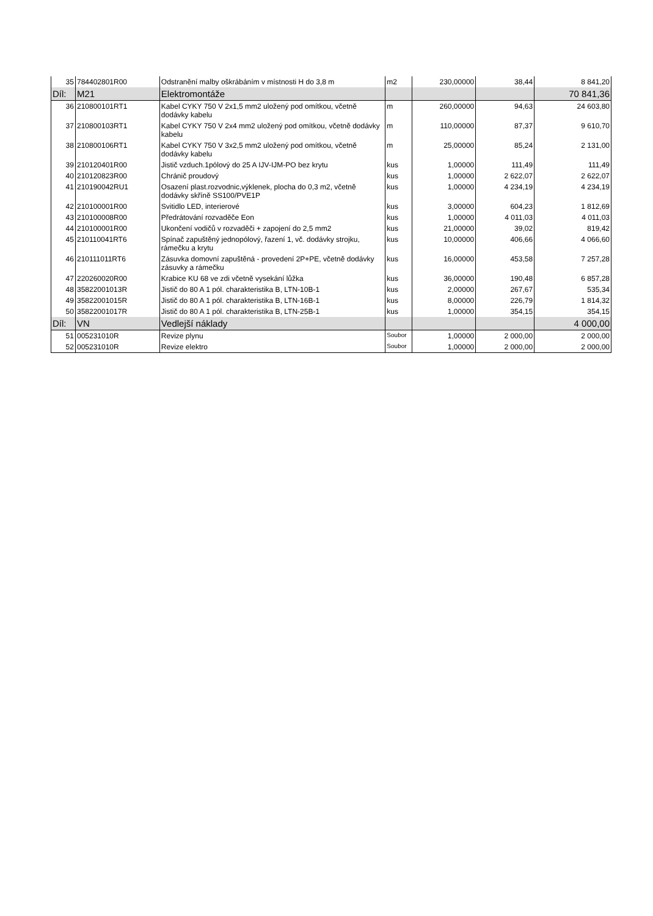| 35 | 784402801R00 | Odstranění malby oškrábáním v místnosti H do 3,8 m | m2 | 230,00000 | 38,44 | 8 841,20 |
| Díl: | M21 | Elektromontáže | | | | 70 841,36 |
| 36 | 210800101RT1 | Kabel CYKY 750 V 2x1,5 mm2 uložený pod omítkou, včetně dodávky kabelu | m | 260,00000 | 94,63 | 24 603,80 |
| 37 | 210800103RT1 | Kabel CYKY 750 V 2x4 mm2 uložený pod omítkou, včetně dodávky kabelu | m | 110,00000 | 87,37 | 9 610,70 |
| 38 | 210800106RT1 | Kabel CYKY 750 V 3x2,5 mm2 uložený pod omítkou, včetně dodávky kabelu | m | 25,00000 | 85,24 | 2 131,00 |
| 39 | 210120401R00 | Jistič vzduch.1pólový do 25 A IJV-IJM-PO bez krytu | kus | 1,00000 | 111,49 | 111,49 |
| 40 | 210120823R00 | Chránič proudový | kus | 1,00000 | 2 622,07 | 2 622,07 |
| 41 | 210190042RU1 | Osazení plast.rozvodnic,výklenek, plocha do 0,3 m2, včetně dodávky skříně SS100/PVE1P | kus | 1,00000 | 4 234,19 | 4 234,19 |
| 42 | 210100001R00 | Svitidlo LED, interierové | kus | 3,00000 | 604,23 | 1 812,69 |
| 43 | 210100008R00 | Předrátování rozvaděče Eon | kus | 1,00000 | 4 011,03 | 4 011,03 |
| 44 | 210100001R00 | Ukončení vodičů v rozvaděči + zapojení do 2,5 mm2 | kus | 21,00000 | 39,02 | 819,42 |
| 45 | 210110041RT6 | Spínač zapuštěný jednopólový, řazení 1, vč. dodávky strojku, rámečku a krytu | kus | 10,00000 | 406,66 | 4 066,60 |
| 46 | 210111011RT6 | Zásuvka domovní zapuštěná - provedení 2P+PE, včetně dodávky zásuvky a rámečku | kus | 16,00000 | 453,58 | 7 257,28 |
| 47 | 220260020R00 | Krabice KU 68 ve zdi včetně vysekání lůžka | kus | 36,00000 | 190,48 | 6 857,28 |
| 48 | 35822001013R | Jistič do 80 A 1 pól. charakteristika B, LTN-10B-1 | kus | 2,00000 | 267,67 | 535,34 |
| 49 | 35822001015R | Jistič do 80 A 1 pól. charakteristika B, LTN-16B-1 | kus | 8,00000 | 226,79 | 1 814,32 |
| 50 | 35822001017R | Jistič do 80 A 1 pól. charakteristika B, LTN-25B-1 | kus | 1,00000 | 354,15 | 354,15 |
| Díl: | VN | Vedlejší náklady | | | | 4 000,00 |
| 51 | 005231010R | Revize plynu | Soubor | 1,00000 | 2 000,00 | 2 000,00 |
| 52 | 005231010R | Revize elektro | Soubor | 1,00000 | 2 000,00 | 2 000,00 |